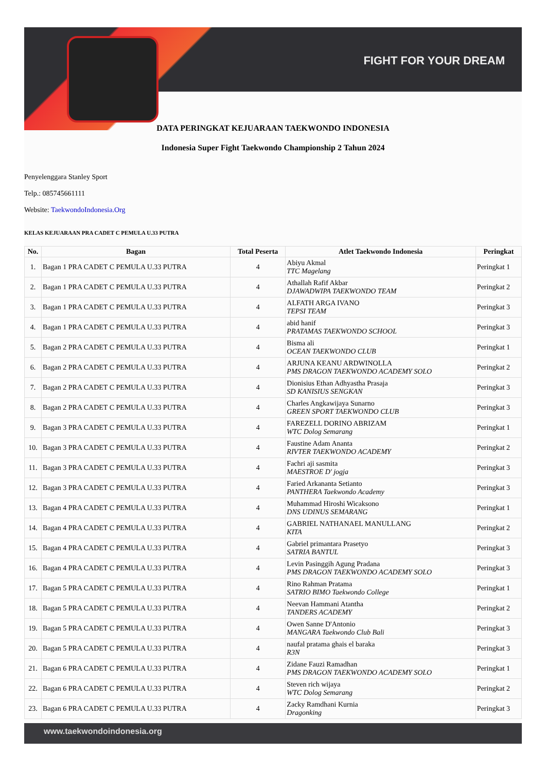FIGHT FOR YOUR DREAM
DATA PERINGKAT KEJUARAAN TAEKWONDO INDONESIA
Indonesia Super Fight Taekwondo Championship 2 Tahun 2024
Penyelenggara Stanley Sport
Telp.: 085745661111
Website: TaekwondoIndonesia.Org
KELAS KEJUARAAN PRA CADET C PEMULA U.33 PUTRA
| No. | Bagan | Total Peserta | Atlet Taekwondo Indonesia | Peringkat |
| --- | --- | --- | --- | --- |
| 1. | Bagan 1 PRA CADET C PEMULA U.33 PUTRA | 4 | Abiyu Akmal TTC Magelang | Peringkat 1 |
| 2. | Bagan 1 PRA CADET C PEMULA U.33 PUTRA | 4 | Athallah Rafif Akbar DJAWADWIPA TAEKWONDO TEAM | Peringkat 2 |
| 3. | Bagan 1 PRA CADET C PEMULA U.33 PUTRA | 4 | ALFATH ARGA IVANO TEPSI TEAM | Peringkat 3 |
| 4. | Bagan 1 PRA CADET C PEMULA U.33 PUTRA | 4 | abid hanif PRATAMAS TAEKWONDO SCHOOL | Peringkat 3 |
| 5. | Bagan 2 PRA CADET C PEMULA U.33 PUTRA | 4 | Bisma ali OCEAN TAEKWONDO CLUB | Peringkat 1 |
| 6. | Bagan 2 PRA CADET C PEMULA U.33 PUTRA | 4 | ARJUNA KEANU ARDWINOLLA PMS DRAGON TAEKWONDO ACADEMY SOLO | Peringkat 2 |
| 7. | Bagan 2 PRA CADET C PEMULA U.33 PUTRA | 4 | Dionisius Ethan Adhyastha Prasaja SD KANISIUS SENGKAN | Peringkat 3 |
| 8. | Bagan 2 PRA CADET C PEMULA U.33 PUTRA | 4 | Charles Angkawijaya Sunarno GREEN SPORT TAEKWONDO CLUB | Peringkat 3 |
| 9. | Bagan 3 PRA CADET C PEMULA U.33 PUTRA | 4 | FAREZELL DORINO ABRIZAM WTC Dolog Semarang | Peringkat 1 |
| 10. | Bagan 3 PRA CADET C PEMULA U.33 PUTRA | 4 | Faustine Adam Ananta RIVTER TAEKWONDO ACADEMY | Peringkat 2 |
| 11. | Bagan 3 PRA CADET C PEMULA U.33 PUTRA | 4 | Fachri aji sasmita MAESTROE D' jogja | Peringkat 3 |
| 12. | Bagan 3 PRA CADET C PEMULA U.33 PUTRA | 4 | Faried Arkananta Setianto PANTHERA Taekwondo Academy | Peringkat 3 |
| 13. | Bagan 4 PRA CADET C PEMULA U.33 PUTRA | 4 | Muhammad Hiroshi Wicaksono DNS UDINUS SEMARANG | Peringkat 1 |
| 14. | Bagan 4 PRA CADET C PEMULA U.33 PUTRA | 4 | GABRIEL NATHANAEL MANULLANG KITA | Peringkat 2 |
| 15. | Bagan 4 PRA CADET C PEMULA U.33 PUTRA | 4 | Gabriel primantara Prasetyo SATRIA BANTUL | Peringkat 3 |
| 16. | Bagan 4 PRA CADET C PEMULA U.33 PUTRA | 4 | Levin Pasinggih Agung Pradana PMS DRAGON TAEKWONDO ACADEMY SOLO | Peringkat 3 |
| 17. | Bagan 5 PRA CADET C PEMULA U.33 PUTRA | 4 | Rino Rahman Pratama SATRIO BIMO Taekwondo College | Peringkat 1 |
| 18. | Bagan 5 PRA CADET C PEMULA U.33 PUTRA | 4 | Neevan Hammani Atantha TANDERS ACADEMY | Peringkat 2 |
| 19. | Bagan 5 PRA CADET C PEMULA U.33 PUTRA | 4 | Owen Sanne D'Antonio MANGARA Taekwondo Club Bali | Peringkat 3 |
| 20. | Bagan 5 PRA CADET C PEMULA U.33 PUTRA | 4 | naufal pratama ghais el baraka R3N | Peringkat 3 |
| 21. | Bagan 6 PRA CADET C PEMULA U.33 PUTRA | 4 | Zidane Fauzi Ramadhan PMS DRAGON TAEKWONDO ACADEMY SOLO | Peringkat 1 |
| 22. | Bagan 6 PRA CADET C PEMULA U.33 PUTRA | 4 | Steven rich wijaya WTC Dolog Semarang | Peringkat 2 |
| 23. | Bagan 6 PRA CADET C PEMULA U.33 PUTRA | 4 | Zacky Ramdhani Kurnia Dragonking | Peringkat 3 |
www.taekwondoindonesia.org